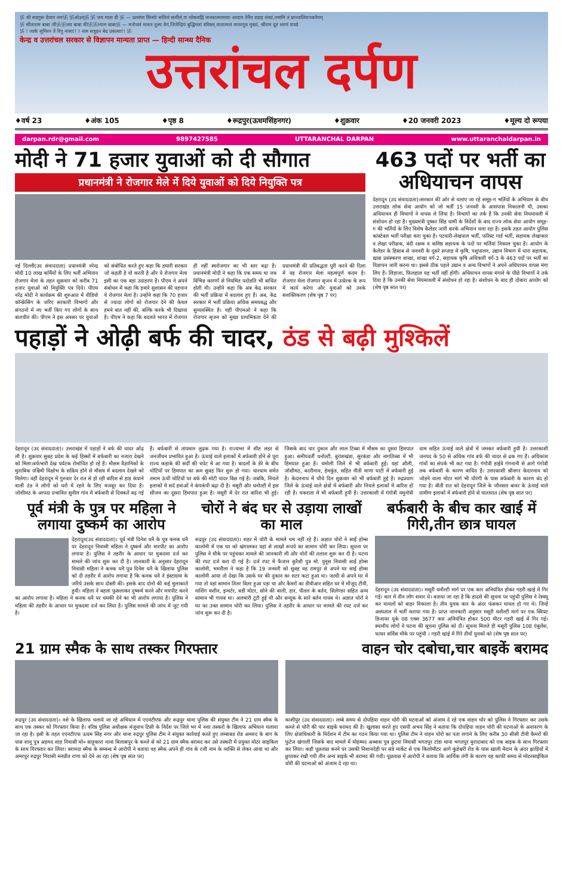卐 श्री सदगुरू देवाय नमः卐 卐ओ३म्卐 卐 जय माता दी 卐 — उल्लंघ्य सिन्धोः सलिलं सलीलं,यः शोकवह्निं जनकात्मजायाः आदाय तेनैव ददाह लंकां,नमामि तं प्राञ्जलिराञ्जनेयम्
卐 सीताराम बाबा जी卐卐जय बाबा की卐卐श्याम बाबा卐 — मनोजवं मारुत तुल्य वेगं,जितेन्द्रियं बुद्धिमतां वरिष्ठम् वातात्मजं वानरयूथ मुख्यं, श्रीराम दूतं शरणं प्रपद्ये
卐 ! जाके सुमिरन तें रिपु नासा!! ! नाम सत्रुहन बेद प्रकासा!! 卐
केन्द्र व उत्तरांचल सरकार से विज्ञापन मान्यता प्राप्त — हिन्दी सान्ध्य दैनिक
उत्तरांचल दर्पण
♦वर्ष 23 ♦अंक 105 ♦पृष्ठ 8 ♦रूद्रपुर(ऊधमसिंहनगर) ♦शुक्रवार ♦20 जनवरी 2023 ♦मूल्य दो रूपया
darpan.rdr@gmail.com 9897427585 UTTARANCHAL DARPAN www.uttaranchaldarpan.in
मोदी ने 71 हजार युवाओं को दी सौगात
प्रधानमंत्री ने रोजगार मेले में दिये युवाओं को दिये नियुक्ति पत्र
नई दिल्ली(उद संवाददाता) प्रधानमंत्री नरेन्द्र मोदी 10 लाख कर्मियों के लिए भर्ती अभियान रोजगार मेला के तहत शुक्रवार को करीब 71 हजार युवाओं को नियुक्ति पत्र दिये। पीएम नरेंद्र मोदी ने कार्यक्रम की शुरुआत में वीडियो कॉन्फ्रेंसिंग के जरिए सरकारी विभागों और संगठनों में नए भर्ती किए गए लोगों के साथ बातचीत की। पीएम ने इस अवसर पर युवाओं को संबोधित करते हुए कहा कि हमारी सरकार जो कहती है वो करती है और ये रोजगार मेला इसी का एक बड़ा उदाहरण है। पीएम ने अपने संबोधन में कहा कि हमारे सुशासन की पहचान ये रोजगार मेला है। उन्होंने कहा कि 70 हजार से ज्यादा लोगों को रोजगार देने की केवल हमने बात नहीं की, बल्कि करके भी दिखाया है। पीएम ने कहा कि बदलते भारत में रोजगार ही नहीं स्वरोजगार का भी स्तर बढ़ा है। प्रधानमंत्री मोदी ने कहा कि एक समय था जब विभिन्न कारणों से नियमित पदोन्नति भी बाधित होती थी। उन्होंने कहा कि अब केंद्र सरकार की भर्ती प्रक्रिया में बदलाव हुए हैं। अब, केंद्र सरकार में भर्ती प्रक्रिया अधिक समयबद्ध और सुव्यवस्थित है। वहीं पीएमओ ने कहा कि रोजगार सृजन को मुख्य प्राथमिकता देने की प्रधानमंत्री की प्रतिबद्धता पूरी करने की दिशा में यह रोजगार मेला महत्वपूर्ण कदम है। रोजगार मेला रोजगार सृजन में उत्प्रेरक के रूप में कार्य करेगा और युवाओं को उनके सशक्तिकरण (शेष पृष्ठ 7 पर)
463 पदों पर भर्ती का अधियाचन वापस
देहरादून (उद संवाददाता)।सरकार की ओर से चलाए जा रहे समूह-ग भर्तियों के अभियान के बीच उत्तराखंड लोक सेवा आयोग को जो भर्ती 15 जनवरी के आसपास निकालनी थी, उसका अधियाचन ही विभागों ने वापस ले लिया है। विभागों का तर्क है कि उनकी सेवा नियमावली में संशोधन हो रहा है। मुख्यमंत्री पुष्कर सिंह धामी के निर्देशों के बाद राज्य लोक सेवा आयोग समूह-ग की भर्तियों के लिए विशेष कैलेंडर जारी करके अभियान चला रहा है। इसके तहत आयोग पुलिस कांस्टेबल भर्ती परीक्षा करा चुका है। पटवारी-लेखपाल भर्ती, फॉरेस्ट गार्ड भर्ती, सहायक लेखाकार व लेखा परीक्षक, बंदी रक्षक व कनिष्ठ सहायक के पदों पर भर्तियां निकाल चुका है। आयोग के कैलेंडर के हिसाब से जनवरी के दूसरे सप्ताह में कृषि, पशुपालन, उद्यान विभाग में चारा सहायक, खाद्य प्रसंस्करण शाखा, शाखा वर्ग-2, सहायक कृषि अधिकारी वर्ग-3 के 463 पदों पर भर्ती का विज्ञापन जारी करना था। इससे ठीक पहले उद्यान व अन्य विभागों ने अपने अधियाचन वापस मंगा लिए हैं। लिहाजा, फिलहाल यह भर्ती नहीं होगी। अधियाचन वापस मंगाने के पीछे विभागों ने तर्क दिया है कि उनकी सेवा नियमावली में संशोधन हो रहा है। संशोधन के बाद ही दोबारा आयोग को (शेष पृष्ठ सात पर)
पहाड़ों ने ओढ़ी बर्फ की चादर, ठंड से बढ़ी मुश्किलें
देहरादून (उद संवाददाता)। उत्तराखंड में पहाड़ों ने बर्फ की चादर ओढ़ ली है। शुक्रवार सुबह प्रदेश के कई हिस्सों में बर्फबारी का नजारा देखने को मिला।बर्फभारी देख पर्यटक रोमांचित हो रहे हैं। मौसम वैज्ञानिकों के मुताबिक पश्चिमी विक्षोभ के सक्रिय होने से मौसम में बदलाव देखने को मिलेगा। वहीं देहरादून में गुरुवार देर रात से हो रही बारिश से हाड़ कंपाने वाली ठंड ने लोगों को घरों में रहने के लिए मजबूर कर दिया है। जोशीमठ के आपदा प्रभावित सुनील गांव में बर्फबारी से दिक्कतें बढ़ गई हैं। बर्फबारी से तापमान लुढ़क गया है। राज्यभर में शीत लहर से जनजीवन प्रभावित हुआ है। ऊंचाई वाले इलाकों में बर्फबारी होने से पूरा राज्य कड़ाके की सर्दी की चपेट में आ गया है। बादलों के डेरे के बीच चोटियों पर हिमपात का क्रम सुबह फिर शुरू हो गया। चारधाम समेत तमाम ऊंची चोटियों पर बर्फ की मोटी चादर बिछ गई है। जबकि, निचले इलाकों में सर्द हवाओं ने कंपकंपी बढ़ा दी है। मसूरी और धनोल्टी में इस सीजन का दूसरा हिमपात हुआ है। मसूरी में देर रात बारिश भी हुई। जिसके बाद चार दुकान और लाल टिब्बा में मौसम का दूसरा हिमपात हुआ। समीपवर्ती धनोल्टी, बुरांशखंडा, सुरकंडा और नागतिब्बा में भी हिमपात हुआ है। चमोली जिले में भी बर्फबारी हुई। यहां औली, जोशीमठ, बदरीनाथ, हेमकुंड, सहित नीती माणा घाटी में बर्फबारी हुई है। केदारनाथ में चौथे दिन शुक्रवार को भी बर्फबारी हुई है। रुद्रप्रयाग जिले के ऊंचाई वाले क्षेत्रों में बर्फबारी और निचले इलाकों में बारिश हो रही है। चकराता में भी बर्फबारी हुयी है। उत्तरकाशी में गंगोत्री यमुनोत्री धाम सहित ऊंचाई वाले क्षेत्रों में जमकर बर्फबारी हुयी है। उत्तरकाशी जनपद के 50 से अधिक गांव बर्फ की चादर से ढक गए हैं। अधिकांश गांवों का संपर्क भी कट गया है। गंगोत्री हाईवे गंगनानी से आगे गंगोत्री तक बर्फबारी के कारण बाधित है। उत्तरकाशी श्रीनगर केदारनाथ को जोड़ने वाला मोटर मार्ग भी चौरंगी के पास बर्फबारी के कारण बंद हो गया है। बीती रात को देहरादून जिले के जौनसार बावर के ऊंचाई वाले ग्रामीण इलाकों में बर्फबारी होने से यातायात (शेष पृष्ठ सात पर)
पूर्व मंत्री के पुत्र पर महिला ने लगाया दुष्कर्म का आरोप
देहरादून(उद संवाददाता)। पूर्व मंत्री दिनेश धनै के पुत्र कनक धनै पर देहरादून निवासी महिला ने दुष्कर्म और मारपीट का आरोप लगाया है। पुलिस ने तहरीर के आधार पर मुकदमा दर्ज कर मामले की जांच शुरू कर दी है। जानकारी के अनुसार देहरादून निवासी महिला ने कनक धनै पुत्र दिनेश धनै के खिलाफ पुलिस को दी तहरीर में आरोप लगाया है कि कनक धनै ने इंस्टाग्राम के जरिये उसके साथ दोस्ती की। इसके बाद दोनों की कई मुलाकातें हुयी। महिला ने बहला फुसलाकर दुष्कर्म करने और मारपीट करने का आरोप लगाया है। महिला ने कनक धनै पर धमकी देने का भी आरोप लगाया है। पुलिस ने महिला की तहरीर के आधार पर मुकदमा दर्ज कर लिया है। पुलिस मामले की जांच में जुट गयी है।
चोरों ने बंद घर से उड़ाया लाखों का माल
रूद्रपुर (उद संवाददाता)। शहर में चोरी के मामले थम नहीं रहे हैं। अज्ञात चोरों ने साईं होम्स कालोनी में एक घर को खंगालकर वहां से लाखों रूपये का सामान चोरी कर लिया। सूचना पर पुलिस ने मौके पर पहुंचकर मामले की जानकारी ली और चोरों की तलाश शुरू कर दी है। घटना की रपट दर्ज करा दी गई है। दर्ज रपट में फैजान कुरैशी पुत्र मो. युनूस निवासी साईं होम्स कालोनी, भमरौला ने कहा है कि 19 जनवरी को सुबह वह रामपुर से अपने घर साईं होम्स कालोनी आया तो देखा कि उसके घर की दुकान का शटर कटा हुआ था। जल्दी से अपने घर में गया तो वहां सामान तितर बितर हुआ पड़ा था और कैमरों का डीवीआर सहित घर में मौजूद टीवी, वाशिंग मशीन, इन्वर्टर, बडी मोटर, सोने की बाली, हार, पीतल के बर्तन, सिलेण्डर सहित अन्य सामान भी गायब था। अलमारी टूटी हुई थी और सन्दूक के सारे बर्तन गायब थे। अज्ञात चोरों ने घर का उक्त सामान चोरी कर लिया। पुलिस ने तहरीर के आधार पर मामले की रपट दर्ज कर जांच शुरू कर दी है।
बर्फबारी के बीच कार खाई में गिरी,तीन छात्र घायल
देहरादून (उद संवाददाता)। मसूरी धनौल्टी मार्ग पर एक कार अनियंत्रित होकर गहरी खाई में गिर गई। कार में तीन लोग सवार थे। बताया जा रहा है कि हादसे की सूचना पर पहुंची पुलिस ने रेस्क्यू कर घायलों को बाहर निकाला है। तीन युवक कार के अंदर फंसकर घायल हो गए थे। जिन्हें अस्पताल में भर्ती कराया गया है। प्राप्त जानकारी अनुसार मसूरी धनौल्टी मार्ग पर एक स्विफ्ट डिजायर यूके 08 एक्स 3677 कार अनियंत्रित होकर 500 मीटर गहरी खाई में गिर गई। स्थानीय लोगों ने घटना की सूचना पुलिस को दी। सूचना मिलते ही मसूरी पुलिस 108 एंबुलेंस, फायर सर्विस मौके पर पहुंची । गहरी खाई में गिरे तीनों युवकों को (शेष पृष्ठ सात पर)
21 ग्राम स्मैक के साथ तस्कर गिरफ्तार
रूद्रपुर (उद संवाददाता)। नशे के खिलाफ चलाये जा रहे अभियान में एएनटीएफ और रूद्रपुर थाना पुलिस की संयुक्त टीम ने 21 ग्राम स्मैक के साथ एक तस्कर को गिरफ्तार किया है। वरिष्ठ पुलिस अधीक्षक मंजूनाथ टिसी के निर्देश पर जिले भर में नशा तस्करों के खिलाफ अभियान चलाया जा रहा है। इसी के तहत एएनटीएफ ऊधम सिंह नगर और थाना रुद्रपुर पुलिस टीम ने संयुक्त कार्रवाई करते हुए लम्बाबड रोड अमरुद के बाग के पास शानू पुत्र अहमद शाह निवासी मो० साहूकारा थाना बिलासपुर के कब्जे से को 21 ग्राम स्मैक बरामद कर उसे तस्करी में प्रयुक्त मोटर साइकिल के साथ गिरफ्तार कर लिया। बरामदा स्मैक के सम्बन्ध में आरोपी ने बताया वह स्मैक अपने ही गांव के रजी नाम के व्यक्ति से लेकर आया था और अमरपुर रुद्रपुर निवासी मनप्रीत राणा को देने आ रहा (शेष पृष्ठ सात पर)
वाहन चोर दबोचा,चार बाइकें बरामद
काशीपुर (उद संवाददाता)। लम्बे समय से दोपहिया वाहन चोरी की घटनाओं को अंजाम दे रहे एक वाहन चोर को पुलिस ने गिरफ्तार कर उसके कब्जे से चोरी की चार बाइकें बरामद की है। खुलासा करते हुए एसपी अभय सिंह ने बताया कि दोपहिया वाहन चोरी की घटनाओं के अनावरण के लिए क्षेत्राधिकारी के निर्देशन में टीम का गठन किया गया था। पुलिस टीम ने वाहन चोरों का पता लगाने के लिए करीब 30 सीसी टीवी कैमरों की फुटेज खंगाली जिसके बाद मामले में मोहम्मद अब्बास पुत्र छुटवा निवासी भगतपुर टांडा थाना भगतपुर मुरादाबाद को एक बाइक के साथ गिरफ्तार कर लिया। कड़ी पूछताछ करने पर उसकी निशानदेही पर संडे मार्केट से एक किलोमीटर आगे कुंडेश्वरी रोड के पास खाली मैदान के अंदर झाड़ियों में छुपाकर रखी गयी तीन अन्य बाइकें भी बरामद की गयी। पूछताछ में आरोपी ने बताया कि आर्थिक तंगी के कारण वह काफी समय से मोटरसाईकिल चोरी की घटनाओं को अंजाम दे रहा था।